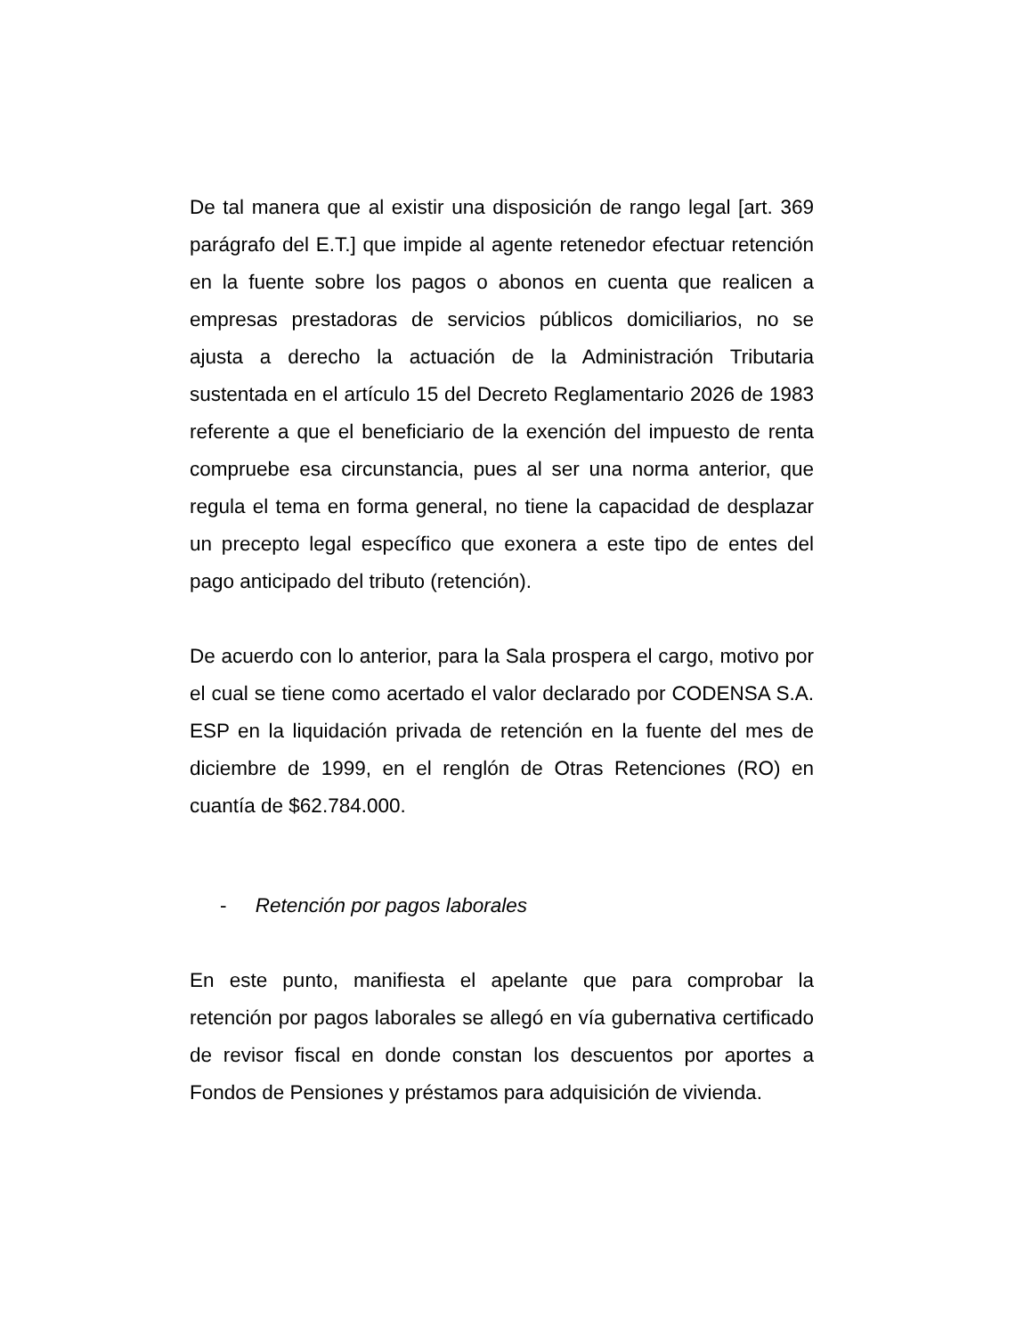De tal manera que al existir una disposición de rango legal [art. 369 parágrafo del E.T.] que impide al agente retenedor efectuar retención en la fuente sobre los pagos o abonos en cuenta que realicen a empresas prestadoras de servicios públicos domiciliarios, no se ajusta a derecho la actuación de la Administración Tributaria sustentada en el artículo 15 del Decreto Reglamentario 2026 de 1983 referente a que el beneficiario de la exención del impuesto de renta compruebe esa circunstancia, pues al ser una norma anterior, que regula el tema en forma general, no tiene la capacidad de desplazar un precepto legal específico que exonera a este tipo de entes del pago anticipado del tributo (retención).
De acuerdo con lo anterior, para la Sala prospera el cargo, motivo por el cual se tiene como acertado el valor declarado por CODENSA S.A. ESP en la liquidación privada de retención en la fuente del mes de diciembre de 1999, en el renglón de Otras Retenciones (RO) en cuantía de $62.784.000.
- Retención por pagos laborales
En este punto, manifiesta el apelante que para comprobar la retención por pagos laborales se allegó en vía gubernativa certificado de revisor fiscal en donde constan los descuentos por aportes a Fondos de Pensiones y préstamos para adquisición de vivienda.